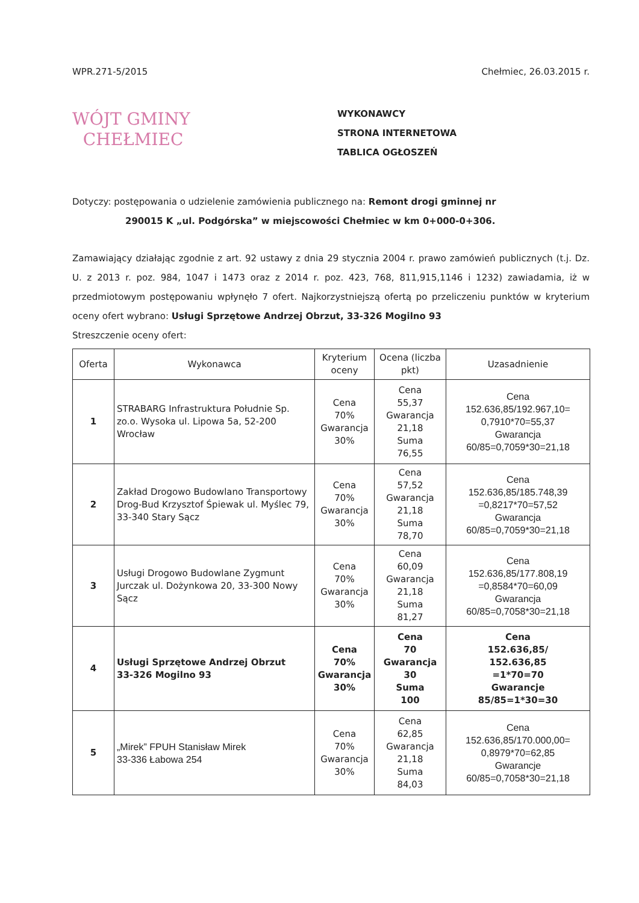WPR.271-5/2015 Chełmiec, 26.03.2015 r.
WÓJT GMINY
CHEŁMIEC
WYKONAWCY
STRONA INTERNETOWA
TABLICA OGŁOSZEŃ
Dotyczy: postępowania o udzielenie zamówienia publicznego na: Remont drogi gminnej nr
290015 K „ul. Podgórska” w miejscowości Chełmiec w km 0+000-0+306.
Zamawiający działając zgodnie z art. 92 ustawy z dnia 29 stycznia 2004 r. prawo zamówień publicznych (t.j. Dz. U. z 2013 r. poz. 984, 1047 i 1473 oraz z 2014 r. poz. 423, 768, 811,915,1146 i 1232) zawiadamia, iż w przedmiotowym postępowaniu wpłynęło 7 ofert. Najkorzystniejszą ofertą po przeliczeniu punktów w kryterium oceny ofert wybrano: Usługi Sprzętowe Andrzej Obrzut, 33-326 Mogilno 93
Streszczenie oceny ofert:
| Oferta | Wykonawca | Kryterium oceny | Ocena (liczba pkt) | Uzasadnienie |
| --- | --- | --- | --- | --- |
| 1 | STRABARG Infrastruktura Południe Sp. zo.o. Wysoka ul. Lipowa 5a, 52-200 Wrocław | Cena 70% Gwarancja 30% | Cena 55,37 Gwarancja 21,18 Suma 76,55 | Cena 152.636,85/192.967,10= 0,7910*70=55,37 Gwarancja 60/85=0,7059*30=21,18 |
| 2 | Zakład Drogowo Budowlano Transportowy Drog-Bud Krzysztof Śpiewak ul. Myślec 79, 33-340 Stary Sącz | Cena 70% Gwarancja 30% | Cena 57,52 Gwarancja 21,18 Suma 78,70 | Cena 152.636,85/185.748,39 =0,8217*70=57,52 Gwarancja 60/85=0,7059*30=21,18 |
| 3 | Usługi Drogowo Budowlane Zygmunt Jurczak ul. Dożynkowa 20, 33-300 Nowy Sącz | Cena 70% Gwarancja 30% | Cena 60,09 Gwarancja 21,18 Suma 81,27 | Cena 152.636,85/177.808,19 =0,8584*70=60,09 Gwarancja 60/85=0,7058*30=21,18 |
| 4 | Usługi Sprzętowe Andrzej Obrzut 33-326 Mogilno 93 | Cena 70% Gwarancja 30% | Cena 70 Gwarancja 30 Suma 100 | Cena 152.636,85/ 152.636,85 =1*70=70 Gwarancje 85/85=1*30=30 |
| 5 | „Mirek” FPUH Stanisław Mirek 33-336 Łabowa 254 | Cena 70% Gwarancja 30% | Cena 62,85 Gwarancja 21,18 Suma 84,03 | Cena 152.636,85/170.000,00= 0,8979*70=62,85 Gwarancje 60/85=0,7058*30=21,18 |